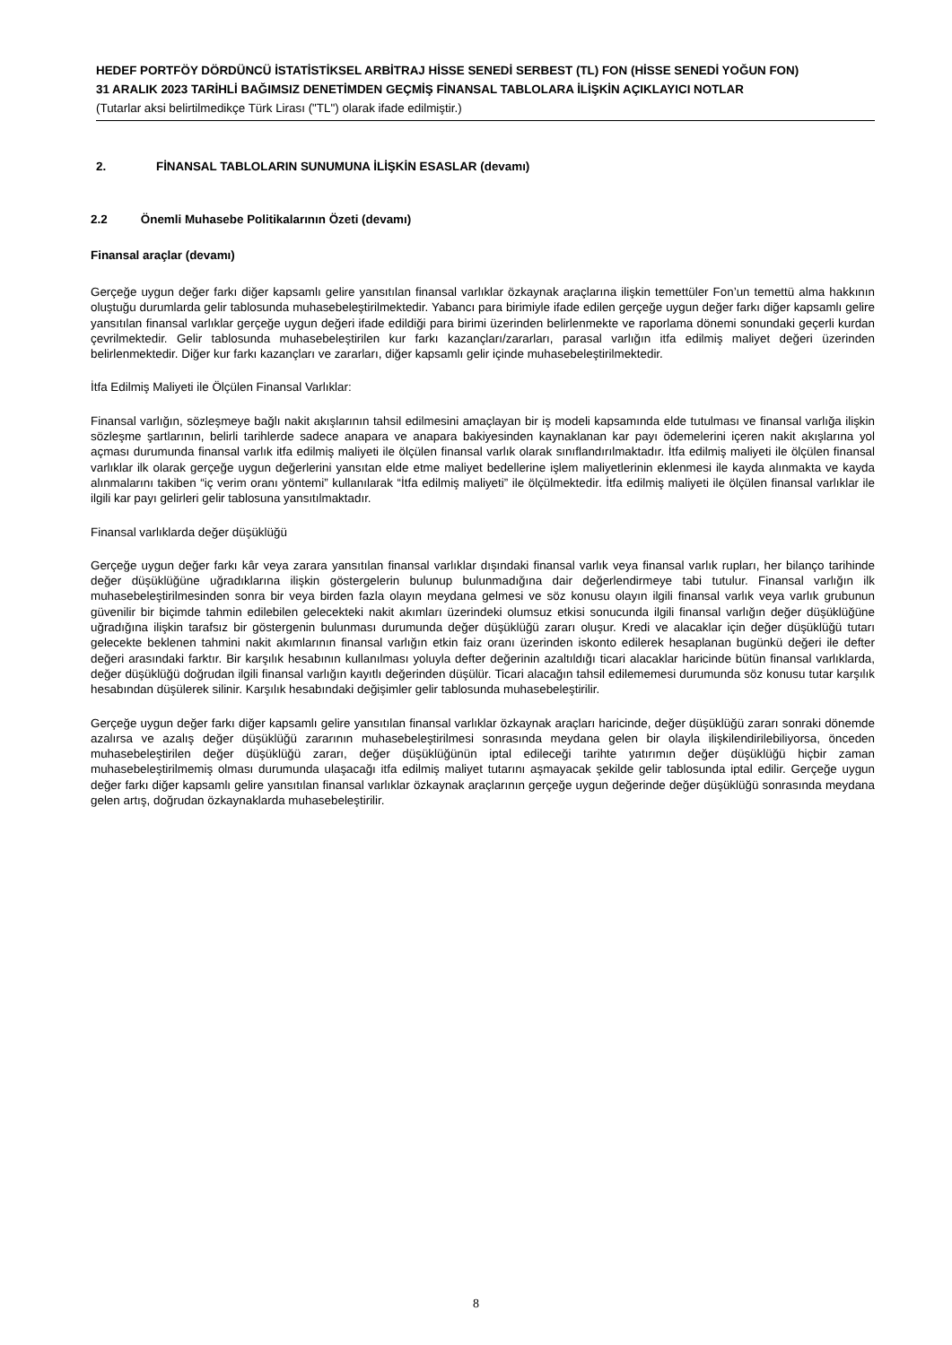HEDEF PORTFÖY DÖRDÜNCÜ İSTATİSTİKSEL ARBİTRAJ HİSSE SENEDİ SERBEST (TL) FON (HİSSE SENEDİ YOĞUN FON)
31 ARALIK 2023 TARİHLİ BAĞIMSIZ DENETİMDEN GEÇMİŞ FİNANSAL TABLOLARA İLİŞKİN AÇIKLAYICI NOTLAR
(Tutarlar aksi belirtilmedikçe Türk Lirası ("TL") olarak ifade edilmiştir.)
2. FİNANSAL TABLOLARIN SUNUMUNA İLİŞKİN ESASLAR (devamı)
2.2 Önemli Muhasebe Politikalarının Özeti (devamı)
Finansal araçlar (devamı)
Gerçeğe uygun değer farkı diğer kapsamlı gelire yansıtılan finansal varlıklar özkaynak araçlarına ilişkin temettüler Fon’un temettü alma hakkının oluştuğu durumlarda gelir tablosunda muhasebeleştirilmektedir. Yabancı para birimiyle ifade edilen gerçeğe uygun değer farkı diğer kapsamlı gelire yansıtılan finansal varlıklar gerçeğe uygun değeri ifade edildiği para birimi üzerinden belirlenmekte ve raporlama dönemi sonundaki geçerli kurdan çevrilmektedir. Gelir tablosunda muhasebeleştirilen kur farkı kazançları/zararları, parasal varlığın itfa edilmiş maliyet değeri üzerinden belirlenmektedir. Diğer kur farkı kazançları ve zararları, diğer kapsamlı gelir içinde muhasebeleştirilmektedir.
İtfa Edilmiş Maliyeti ile Ölçülen Finansal Varlıklar:
Finansal varlığın, sözleşmeye bağlı nakit akışlarının tahsil edilmesini amaçlayan bir iş modeli kapsamında elde tutulması ve finansal varlığa ilişkin sözleşme şartlarının, belirli tarihlerde sadece anapara ve anapara bakiyesinden kaynaklanan kar payı ödemelerini içeren nakit akışlarına yol açması durumunda finansal varlık itfa edilmiş maliyeti ile ölçülen finansal varlık olarak sınıflandırılmaktadır. İtfa edilmiş maliyeti ile ölçülen finansal varlıklar ilk olarak gerçeğe uygun değerlerini yansıtan elde etme maliyet bedellerine işlem maliyetlerinin eklenmesi ile kayda alınmakta ve kayda alınmalarını takiben “iç verim oranı yöntemi” kullanılarak “İtfa edilmiş maliyeti” ile ölçülmektedir. İtfa edilmiş maliyeti ile ölçülen finansal varlıklar ile ilgili kar payı gelirleri gelir tablosuna yansıtılmaktadır.
Finansal varlıklarda değer düşüklüğü
Gerçeğe uygun değer farkı kâr veya zarara yansıtılan finansal varlıklar dışındaki finansal varlık veya finansal varlık rupları, her bilanço tarihinde değer düşüklüğüne uğradıklarına ilişkin göstergelerin bulunup bulunmadığına dair değerlendirmeye tabi tutulur. Finansal varlığın ilk muhasebeleştirilmesinden sonra bir veya birden fazla olayın meydana gelmesi ve söz konusu olayın ilgili finansal varlık veya varlık grubunun güvenilir bir biçimde tahmin edilebilen gelecekteki nakit akımları üzerindeki olumsuz etkisi sonucunda ilgili finansal varlığın değer düşüklüğüne uğradığına ilişkin tarafsız bir göstergenin bulunması durumunda değer düşüklüğü zararı oluşur. Kredi ve alacaklar için değer düşüklüğü tutarı gelecekte beklenen tahmini nakit akımlarının finansal varlığın etkin faiz oranı üzerinden iskonto edilerek hesaplanan bugünkü değeri ile defter değeri arasındaki farktır. Bir karşılık hesabının kullanılması yoluyla defter değerinin azaltıldığı ticari alacaklar haricinde bütün finansal varlıklarda, değer düşüklüğü doğrudan ilgili finansal varlığın kayıtlı değerinden düşülür. Ticari alacağın tahsil edilememesi durumunda söz konusu tutar karşılık hesabından düşülerek silinir. Karşılık hesabındaki değişimler gelir tablosunda muhasebeleştirilir.
Gerçeğe uygun değer farkı diğer kapsamlı gelire yansıtılan finansal varlıklar özkaynak araçları haricinde, değer düşüklüğü zararı sonraki dönemde azalırsa ve azalış değer düşüklüğü zararının muhasebeleştirilmesi sonrasında meydana gelen bir olayla ilişkilendirilebiliyorsa, önceden muhasebeleştirilen değer düşüklüğü zararı, değer düşüklüğünün iptal edileceği tarihte yatırımın değer düşüklüğü hiçbir zaman muhasebeleştirilmemiş olması durumunda ulaşacağı itfa edilmiş maliyet tutarını aşmayacak şekilde gelir tablosunda iptal edilir. Gerçeğe uygun değer farkı diğer kapsamlı gelire yansıtılan finansal varlıklar özkaynak araçlarının gerçeğe uygun değerinde değer düşüklüğü sonrasında meydana gelen artış, doğrudan özkaynaklarda muhasebeleştirilir.
8